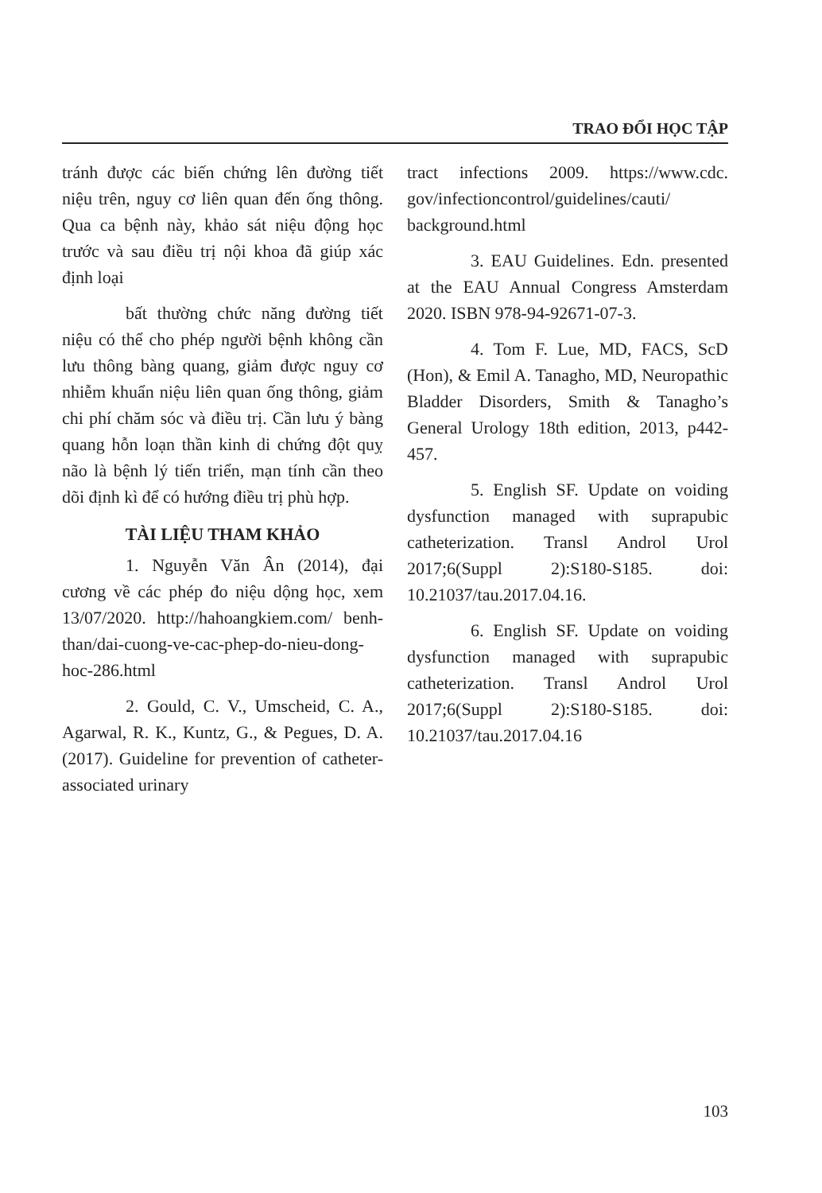TRAO ĐỔI HỌC TẬP
tránh được các biến chứng lên đường tiết niệu trên, nguy cơ liên quan đến ống thông. Qua ca bệnh này, khảo sát niệu động học trước và sau điều trị nội khoa đã giúp xác định loại
bất thường chức năng đường tiết niệu có thể cho phép người bệnh không cần lưu thông bàng quang, giảm được nguy cơ nhiễm khuẩn niệu liên quan ống thông, giảm chi phí chăm sóc và điều trị. Cần lưu ý bàng quang hỗn loạn thần kinh di chứng đột quỵ não là bệnh lý tiến triển, mạn tính cần theo dõi định kì để có hướng điều trị phù hợp.
TÀI LIỆU THAM KHẢO
1. Nguyễn Văn Ân (2014), đại cương về các phép đo niệu dộng học, xem 13/07/2020. http://hahoangkiem.com/ benh-than/dai-cuong-ve-cac-phep-do-nieu-dong-hoc-286.html
2. Gould, C. V., Umscheid, C. A., Agarwal, R. K., Kuntz, G., & Pegues, D. A. (2017). Guideline for prevention of catheter-associated urinary
tract infections 2009. https://www.cdc. gov/infectioncontrol/guidelines/cauti/ background.html
3. EAU Guidelines. Edn. presented at the EAU Annual Congress Amsterdam 2020. ISBN 978-94-92671-07-3.
4. Tom F. Lue, MD, FACS, ScD (Hon), & Emil A. Tanagho, MD, Neuropathic Bladder Disorders, Smith & Tanagho’s General Urology 18th edition, 2013, p442-457.
5. English SF. Update on voiding dysfunction managed with suprapubic catheterization. Transl Androl Urol 2017;6(Suppl 2):S180-S185. doi: 10.21037/tau.2017.04.16.
6. English SF. Update on voiding dysfunction managed with suprapubic catheterization. Transl Androl Urol 2017;6(Suppl 2):S180-S185. doi: 10.21037/tau.2017.04.16
103